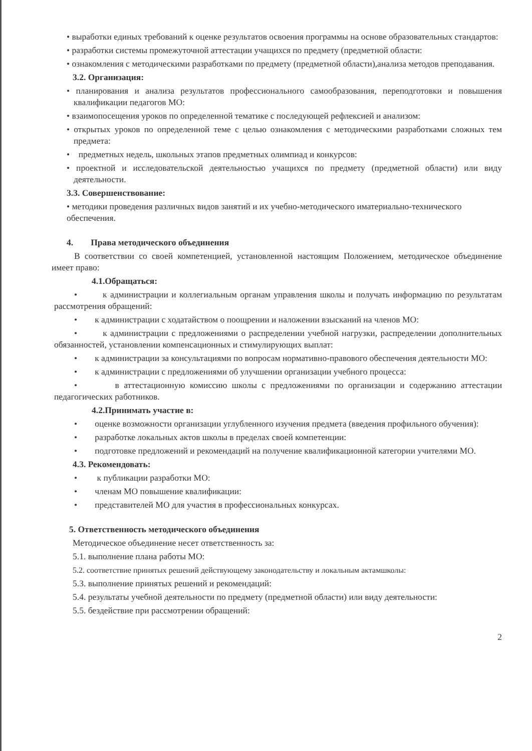• выработки единых требований к оценке результатов освоения программы на основе образовательных стандартов:
• разработки системы промежуточной аттестации учащихся по предмету (предметной области:
• ознакомления с методическими разработками по предмету (предметной области),анализа методов преподавания.
3.2. Организация:
• планирования и анализа результатов профессионального самообразования, переподготовки и повышения квалификации педагогов МО:
• взаимопосещения уроков по определенной тематике с последующей рефлексией и анализом:
• открытых уроков по определенной теме с целью ознакомления с методическими разработками сложных тем предмета:
• предметных недель, школьных этапов предметных олимпиад и конкурсов:
• проектной и исследовательской деятельностью учащихся по предмету (предметной области) или виду деятельности.
3.3. Совершенствование:
• методики проведения различных видов занятий и их учебно-методического иматериально-технического обеспечения.
4. Права методического объединения
В соответствии со своей компетенцией, установленной настоящим Положением, методическое объединение имеет право:
4.1.Обращаться:
• к администрации и коллегиальным органам управления школы и получать информацию по результатам рассмотрения обращений:
• к администрации с ходатайством о поощрении и наложении взысканий на членов МО:
• к администрации с предложениями о распределении учебной нагрузки, распределении дополнительных обязанностей, установлении компенсационных и стимулирующих выплат:
• к администрации за консультациями по вопросам нормативно-правового обеспечения деятельности МО:
• к администрации с предложениями об улучшении организации учебного процесса:
• в аттестационную комиссию школы с предложениями по организации и содержанию аттестации педагогических работников.
4.2.Принимать участие в:
• оценке возможности организации углубленного изучения предмета (введения профильного обучения):
• разработке локальных актов школы в пределах своей компетенции:
• подготовке предложений и рекомендаций на получение квалификационной категории учителями МО.
4.3. Рекомендовать:
• к публикации разработки МО:
• членам МО повышение квалификации:
• представителей МО для участия в профессиональных конкурсах.
5. Ответственность методического объединения
Методическое объединение несет ответственность за:
5.1. выполнение плана работы МО:
5.2. соответствие принятых решений действующему законодательству и локальным актамшколы:
5.3. выполнение принятых решений и рекомендаций:
5.4. результаты учебной деятельности по предмету (предметной области) или виду деятельности:
5.5. бездействие при рассмотрении обращений:
2